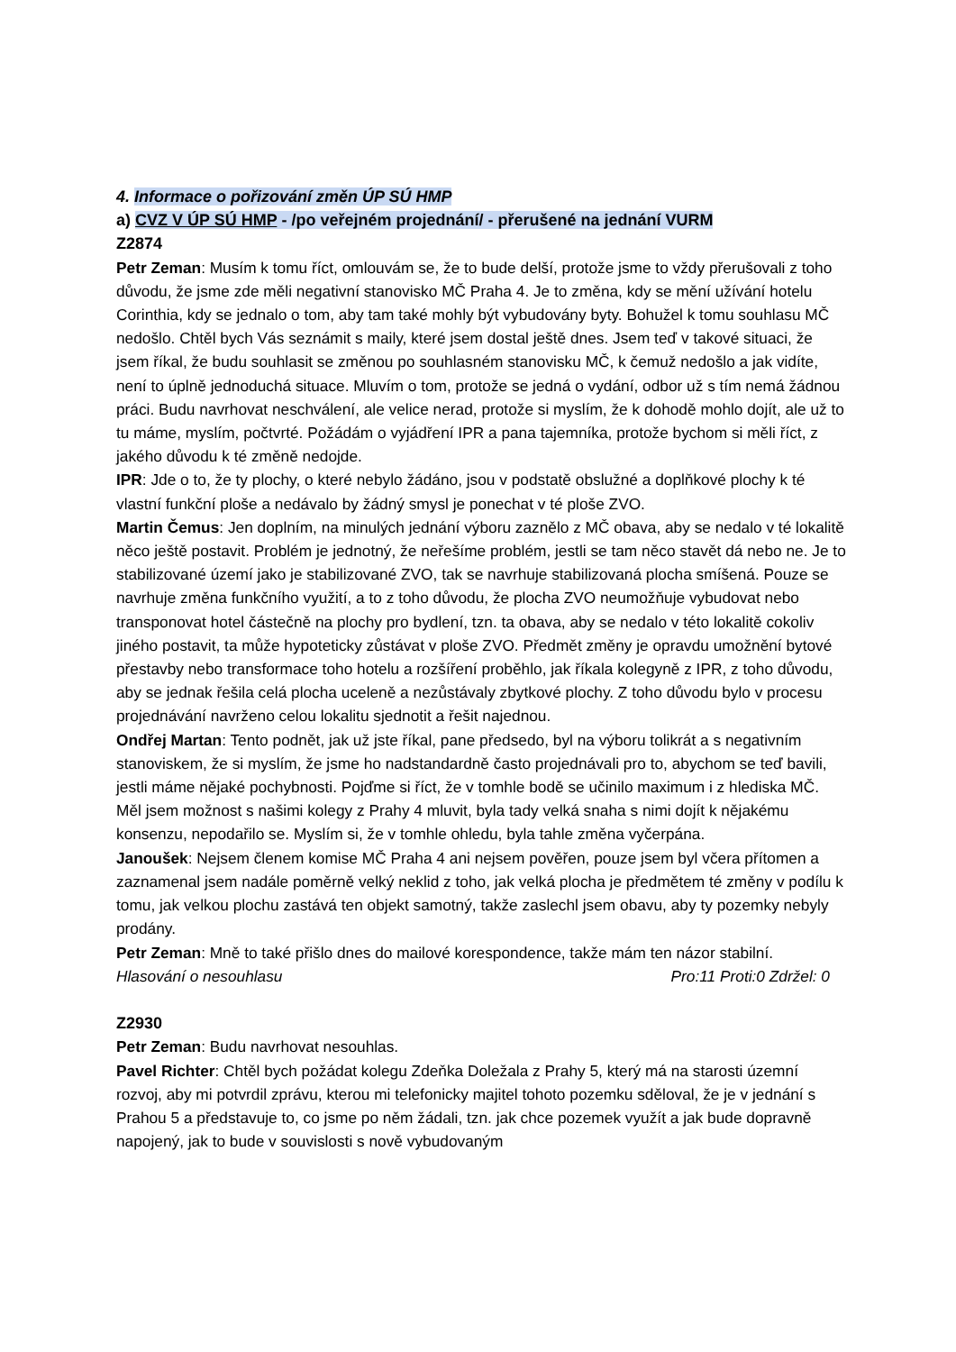4. Informace o pořizování změn ÚP SÚ HMP
a) CVZ V ÚP SÚ HMP - /po veřejném projednání/ - přerušené na jednání VURM
Z2874
Petr Zeman: Musím k tomu říct, omlouvám se, že to bude delší, protože jsme to vždy přerušovali z toho důvodu, že jsme zde měli negativní stanovisko MČ Praha 4. Je to změna, kdy se mění užívání hotelu Corinthia, kdy se jednalo o tom, aby tam také mohly být vybudovány byty. Bohužel k tomu souhlasu MČ nedošlo. Chtěl bych Vás seznámit s maily, které jsem dostal ještě dnes. Jsem teď v takové situaci, že jsem říkal, že budu souhlasit se změnou po souhlasném stanovisku MČ, k čemuž nedošlo a jak vidíte, není to úplně jednoduchá situace. Mluvím o tom, protože se jedná o vydání, odbor už s tím nemá žádnou práci. Budu navrhovat neschválení, ale velice nerad, protože si myslím, že k dohodě mohlo dojít, ale už to tu máme, myslím, počtvrté. Požádám o vyjádření IPR a pana tajemníka, protože bychom si měli říct, z jakého důvodu k té změně nedojde.
IPR: Jde o to, že ty plochy, o které nebylo žádáno, jsou v podstatě obslužné a doplňkové plochy k té vlastní funkční ploše a nedávalo by žádný smysl je ponechat v té ploše ZVO.
Martin Čemus: Jen doplním, na minulých jednání výboru zaznělo z MČ obava, aby se nedalo v té lokalitě něco ještě postavit. Problém je jednotný, že neřešíme problém, jestli se tam něco stavět dá nebo ne. Je to stabilizované území jako je stabilizované ZVO, tak se navrhuje stabilizovaná plocha smíšená. Pouze se navrhuje změna funkčního využití, a to z toho důvodu, že plocha ZVO neumožňuje vybudovat nebo transponovat hotel částečně na plochy pro bydlení, tzn. ta obava, aby se nedalo v této lokalitě cokoliv jiného postavit, ta může hypoteticky zůstávat v ploše ZVO. Předmět změny je opravdu umožnění bytové přestavby nebo transformace toho hotelu a rozšíření proběhlo, jak říkala kolegyně z IPR, z toho důvodu, aby se jednak řešila celá plocha uceleně a nezůstávaly zbytkové plochy. Z toho důvodu bylo v procesu projednávání navrženo celou lokalitu sjednotit a řešit najednou.
Ondřej Martan: Tento podnět, jak už jste říkal, pane předsedo, byl na výboru tolikrát a s negativním stanoviskem, že si myslím, že jsme ho nadstandardně často projednávali pro to, abychom se teď bavili, jestli máme nějaké pochybnosti. Pojďme si říct, že v tomhle bodě se učinilo maximum i z hlediska MČ. Měl jsem možnost s našimi kolegy z Prahy 4 mluvit, byla tady velká snaha s nimi dojít k nějakému konsenzu, nepodařilo se. Myslím si, že v tomhle ohledu, byla tahle změna vyčerpána.
Janoušek: Nejsem členem komise MČ Praha 4 ani nejsem pověřen, pouze jsem byl včera přítomen a zaznamenal jsem nadále poměrně velký neklid z toho, jak velká plocha je předmětem té změny v podílu k tomu, jak velkou plochu zastává ten objekt samotný, takže zaslechl jsem obavu, aby ty pozemky nebyly prodány.
Petr Zeman: Mně to také přišlo dnes do mailové korespondence, takže mám ten názor stabilní.
Hlasování o nesouhlasu Pro:11 Proti:0 Zdržel: 0
Z2930
Petr Zeman: Budu navrhovat nesouhlas.
Pavel Richter: Chtěl bych požádat kolegu Zdeňka Doležala z Prahy 5, který má na starosti územní rozvoj, aby mi potvrdil zprávu, kterou mi telefonicky majitel tohoto pozemku sděloval, že je v jednání s Prahou 5 a představuje to, co jsme po něm žádali, tzn. jak chce pozemek využít a jak bude dopravně napojený, jak to bude v souvislosti s nově vybudovaným